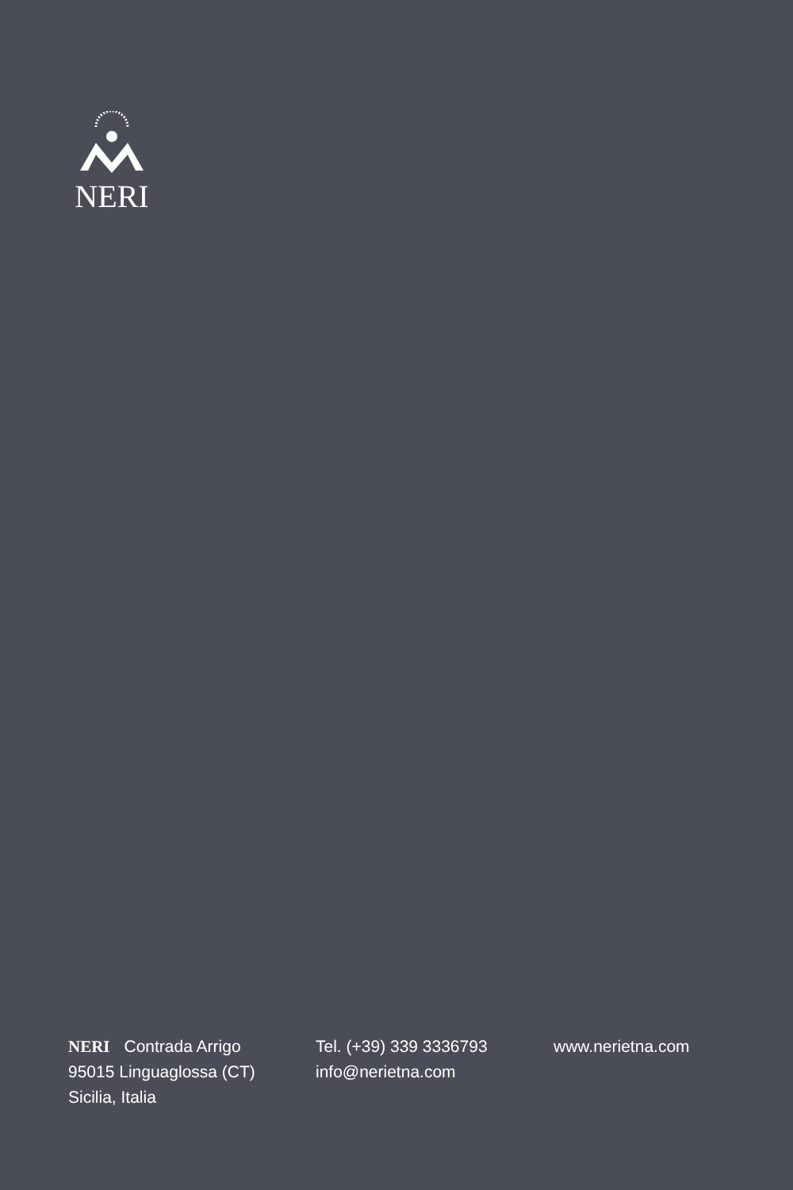NERI
NERI Contrada Arrigo
95015 Linguaglossa (CT)
Sicilia, Italia
Tel. (+39) 339 3336793
info@nerietna.com
www.nerietna.com